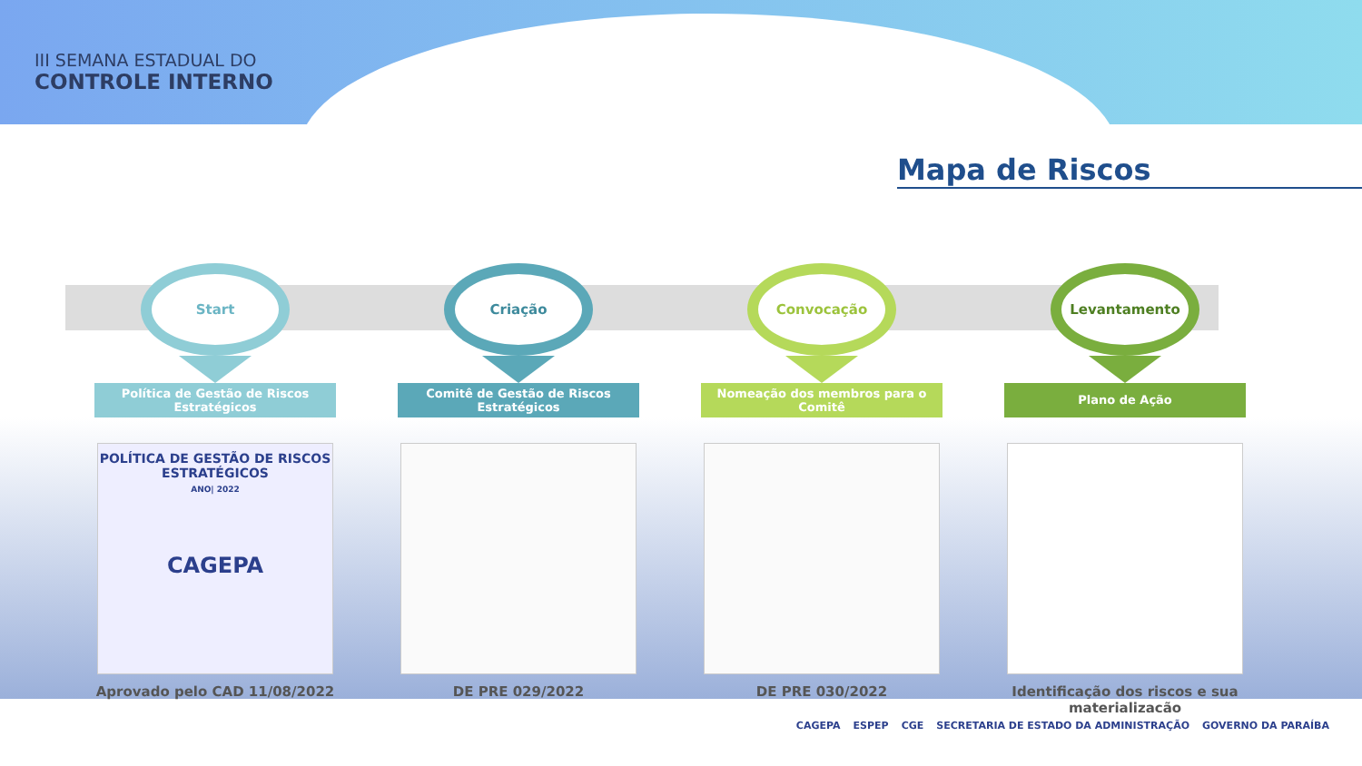III SEMANA ESTADUAL DO
CONTROLE INTERNO
Mapa de Riscos
Start
Política de Gestão de Riscos Estratégicos
POLÍTICA DE GESTÃO DE RISCOS ESTRATÉGICOS
ANO| 2022
CAGEPA
Aprovado pelo CAD 11/08/2022
Criação
Comitê de Gestão de Riscos Estratégicos
DE PRE 029/2022
Convocação
Nomeação dos membros para o Comitê
DE PRE 030/2022
Levantamento
Plano de Ação
Identificação dos riscos e sua materialização
CAGEPA ESPEP CGE SECRETARIA DE ESTADO DA ADMINISTRAÇÃO GOVERNO DA PARAÍBA